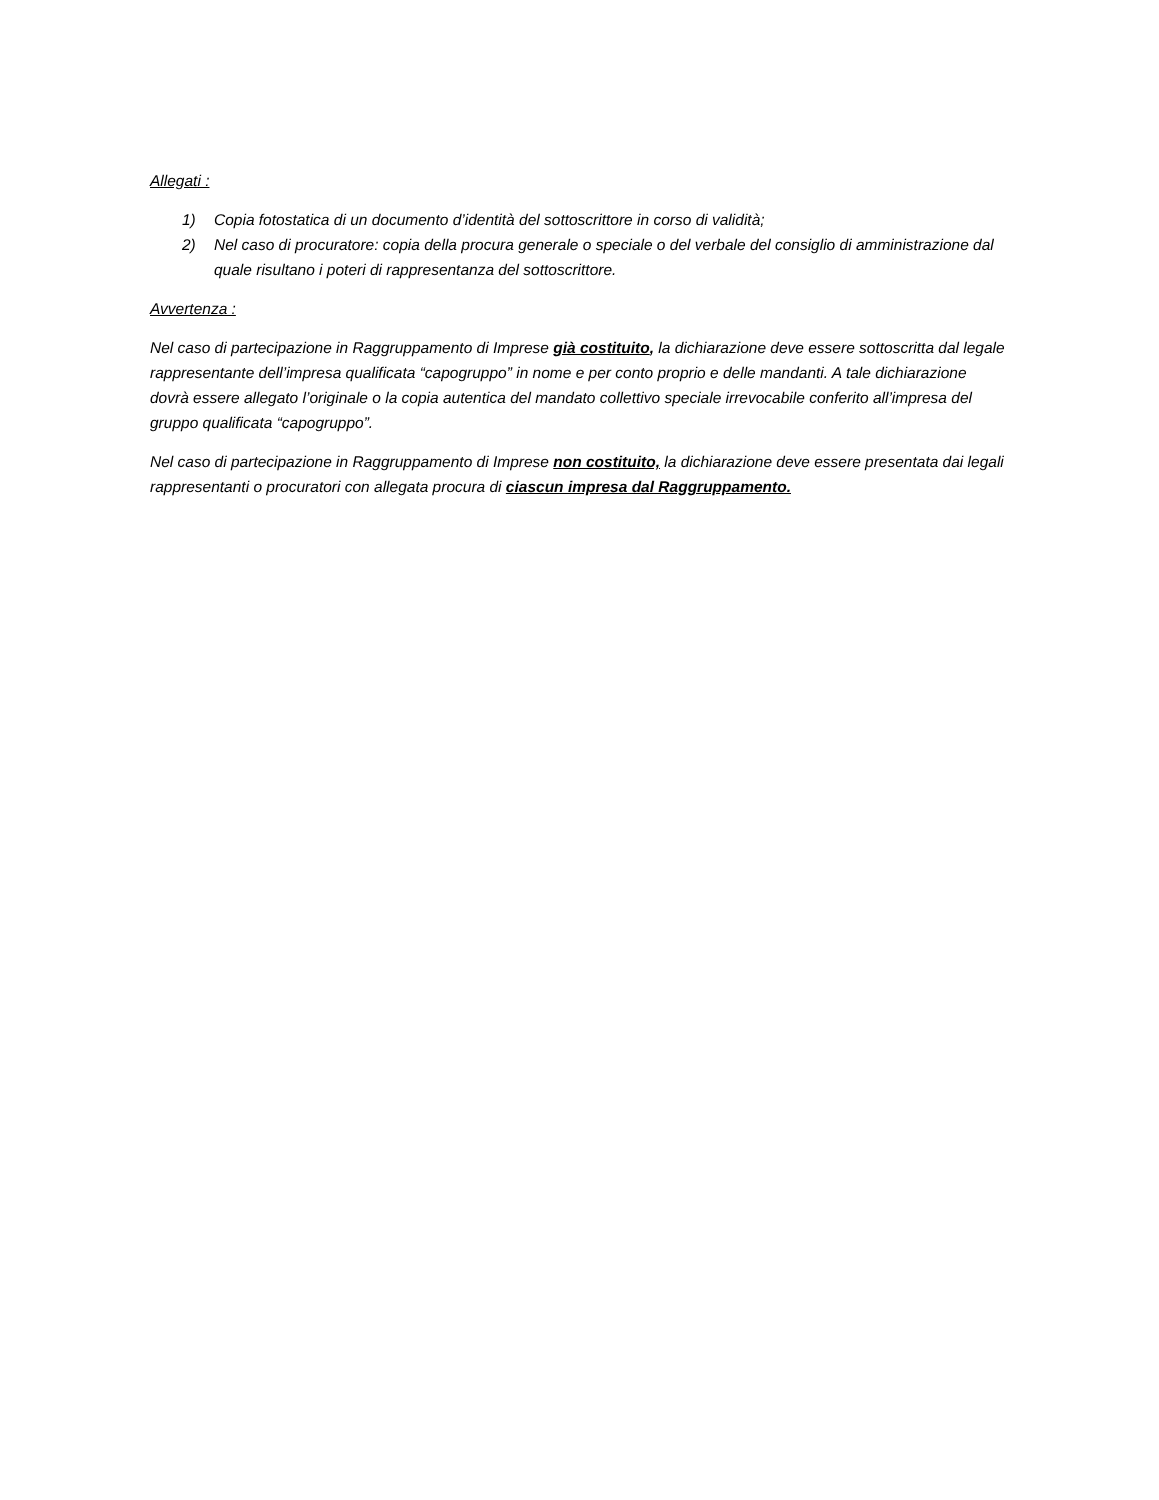Allegati :
1) Copia fotostatica di un documento d’identità del sottoscrittore in corso di validità;
2) Nel caso di procuratore: copia della procura generale o speciale o del verbale del consiglio di amministrazione dal quale risultano i poteri di rappresentanza del sottoscrittore.
Avvertenza :
Nel caso di partecipazione in Raggruppamento di Imprese già costituito, la dichiarazione deve essere sottoscritta dal legale rappresentante dell’impresa qualificata “capogruppo” in nome e per conto proprio e delle mandanti. A tale dichiarazione dovrà essere allegato l’originale o la copia autentica del mandato collettivo speciale irrevocabile conferito all’impresa del gruppo qualificata “capogruppo”.
Nel caso di partecipazione in Raggruppamento di Imprese non costituito, la dichiarazione deve essere presentata dai legali rappresentanti o procuratori con allegata procura di ciascun impresa dal Raggruppamento.